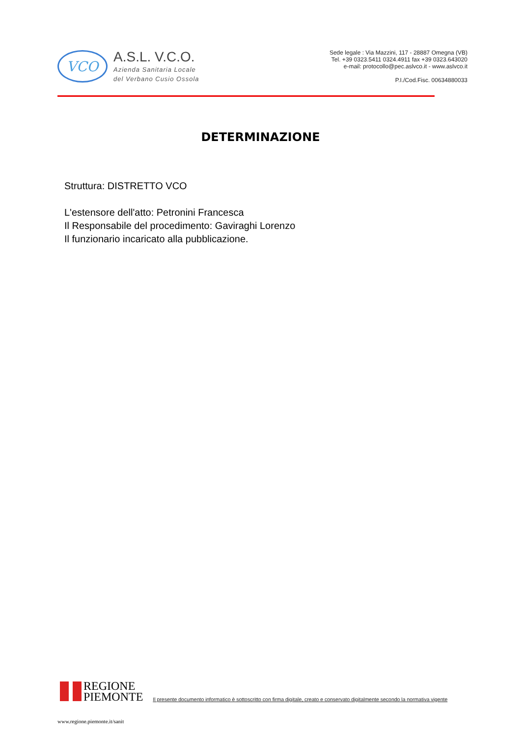VCO
A.S.L. V.C.O.
Azienda Sanitaria Locale
del Verbano Cusio Ossola
Sede legale : Via Mazzini, 117 - 28887 Omegna (VB)
Tel. +39 0323.5411 0324.4911 fax +39 0323.643020
e-mail: protocollo@pec.aslvco.it - www.aslvco.it
P.I./Cod.Fisc. 00634880033
DETERMINAZIONE
Struttura: DISTRETTO VCO
L'estensore dell'atto: Petronini Francesca
Il Responsabile del procedimento: Gaviraghi Lorenzo
Il funzionario incaricato alla pubblicazione.
REGIONE
PIEMONTE
Il presente documento informatico è sottoscritto con firma digitale, creato e conservato digitalmente secondo la normativa vigente
www.regione.piemonte.it/sanit